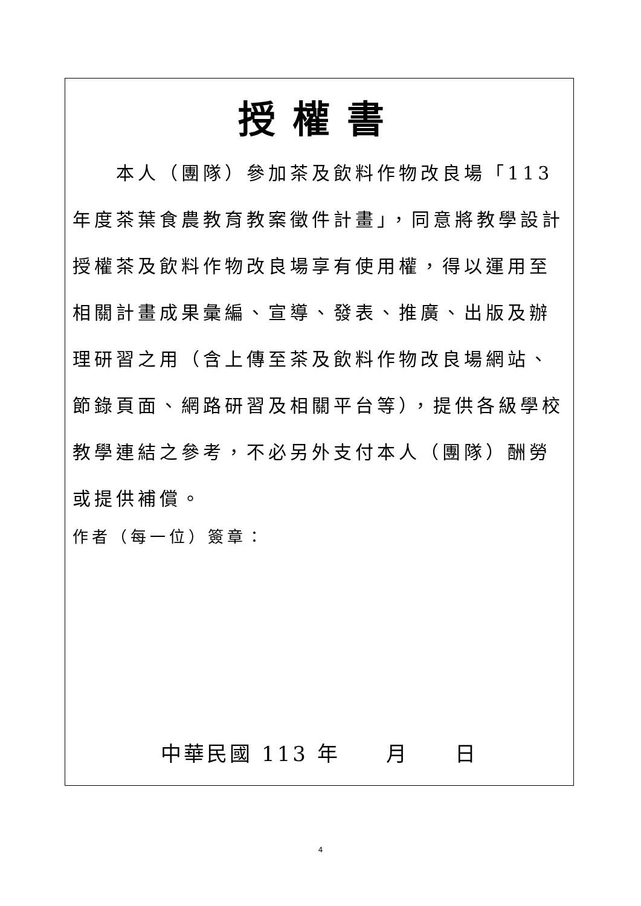授權書
  本人（團隊）參加茶及飲料作物改良場「113年度茶葉食農教育教案徵件計畫」，同意將教學設計授權茶及飲料作物改良場享有使用權，得以運用至相關計畫成果彙編、宣導、發表、推廣、出版及辦理研習之用（含上傳至茶及飲料作物改良場網站、節錄頁面、網路研習及相關平台等），提供各級學校教學連結之參考，不必另外支付本人（團隊）酬勞或提供補償。
作者（每一位）簽章：
中華民國 113 年  月  日
4